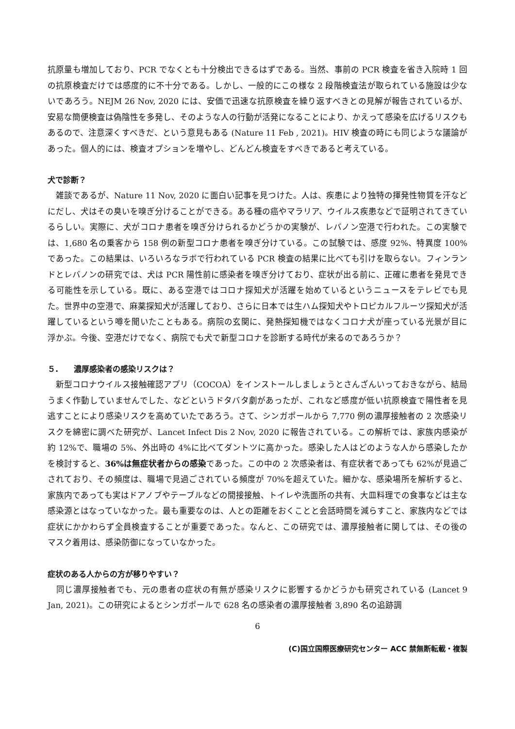抗原量も増加しており、PCR でなくとも十分検出できるはずである。当然、事前の PCR 検査を省き入院時 1 回の抗原検査だけでは感度的に不十分である。しかし、一般的にこの様な 2 段階検査法が取られている施設は少ないであろう。NEJM 26 Nov, 2020 には、安価で迅速な抗原検査を繰り返すべきとの見解が報告されているが、安易な簡便検査は偽陰性を多発し、そのような人の行動が活発になることにより、かえって感染を広げるリスクもあるので、注意深くすべきだ、という意見もある (Nature 11 Feb , 2021)。HIV 検査の時にも同じような議論があった。個人的には、検査オプションを増やし、どんどん検査をすべきであると考えている。
犬で診断？
　雑談であるが、Nature 11 Nov, 2020 に面白い記事を見つけた。人は、疾患により独特の揮発性物質を汗などにだし、犬はその臭いを嗅ぎ分けることができる。ある種の癌やマラリア、ウイルス疾患などで証明されてきているらしい。実際に、犬がコロナ患者を嗅ぎ分けられるかどうかの実験が、レバノン空港で行われた。この実験では、1,680 名の乗客から 158 例の新型コロナ患者を嗅ぎ分けている。この試験では、感度 92%、特異度 100%であった。この結果は、いろいろなラボで行われている PCR 検査の結果に比べても引けを取らない。フィンランドとレバノンの研究では、犬は PCR 陽性前に感染者を嗅ぎ分けており、症状が出る前に、正確に患者を発見できる可能性を示している。既に、ある空港ではコロナ探知犬が活躍を始めているというニュースをテレビでも見た。世界中の空港で、麻薬探知犬が活躍しており、さらに日本では生ハム探知犬やトロピカルフルーツ探知犬が活躍しているという噂を聞いたこともある。病院の玄関に、発熱探知機ではなくコロナ犬が座っている光景が目に浮かぶ。今後、空港だけでなく、病院でも犬で新型コロナを診断する時代が来るのであろうか？
５.　　濃厚感染者の感染リスクは？
　新型コロナウイルス接触確認アプリ（COCOA）をインストールしましょうとさんざんいっておきながら、結局うまく作動していませんでした、などというドタバタ劇があったが、これなど感度が低い抗原検査で陽性者を見逃すことにより感染リスクを高めていたであろう。さて、シンガポールから 7,770 例の濃厚接触者の 2 次感染リスクを綿密に調べた研究が、Lancet Infect Dis 2 Nov, 2020 に報告されている。この解析では、家族内感染が約 12%で、職場の 5%、外出時の 4%に比べてダントツに高かった。感染した人はどのような人から感染したかを検討すると、36%は無症状者からの感染であった。この中の 2 次感染者は、有症状者であっても 62%が見過ごされており、その頻度は、職場で見過ごされている頻度が 70%を超えていた。細かな、感染場所を解析すると、家族内であっても実はドアノブやテーブルなどの間接接触、トイレや洗面所の共有、大皿料理での食事などは主な感染源とはなっていなかった。最も重要なのは、人との距離をおくことと会話時間を減らすこと、家族内などでは症状にかかわらず全員検査することが重要であった。なんと、この研究では、濃厚接触者に関しては、その後のマスク着用は、感染防御になっていなかった。
症状のある人からの方が移りやすい？
　同じ濃厚接触者でも、元の患者の症状の有無が感染リスクに影響するかどうかも研究されている (Lancet 9 Jan, 2021)。この研究によるとシンガポールで 628 名の感染者の濃厚接触者 3,890 名の追跡調
6
(C)国立国際医療研究センター ACC 禁無断転載・複製